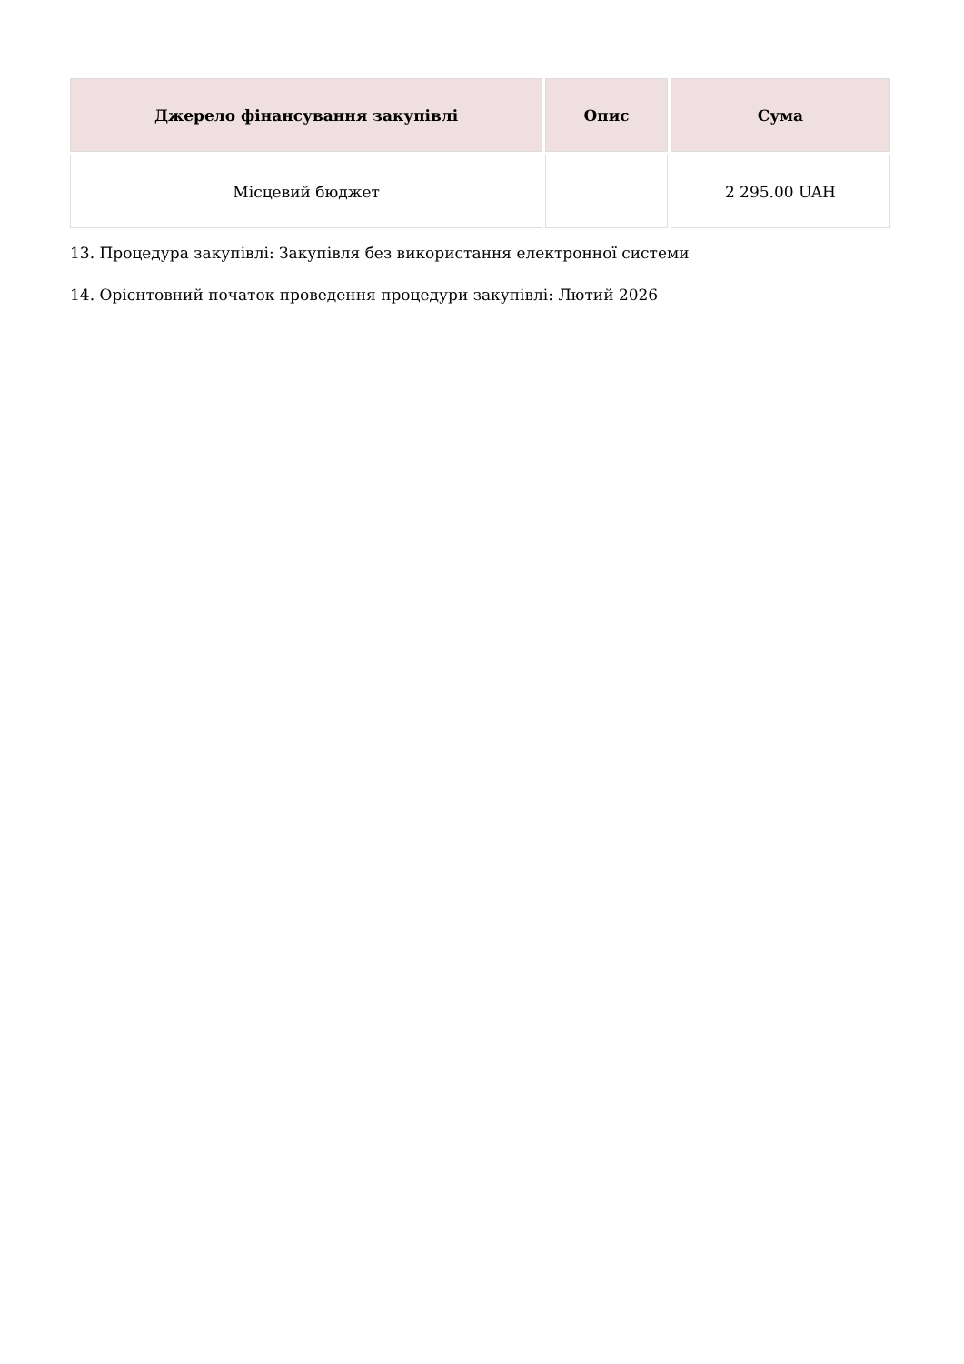| Джерело фінансування закупівлі | Опис | Сума |
| --- | --- | --- |
| Місцевий бюджет | | 2 295.00 UAH |
13. Процедура закупівлі: Закупівля без використання електронної системи
14. Орієнтовний початок проведення процедури закупівлі: Лютий 2026